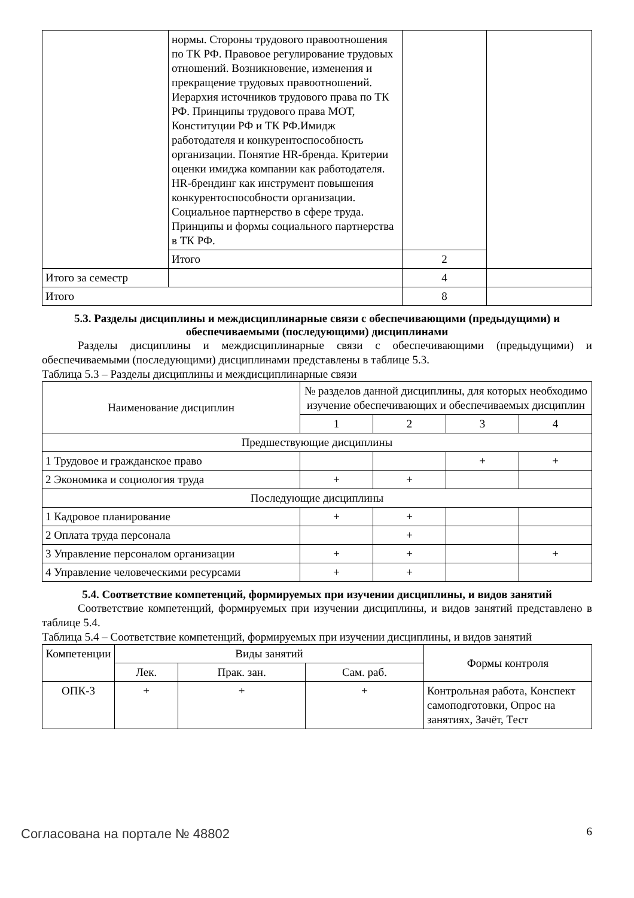| | нормы. Стороны трудового правоотношения по ТК РФ. Правовое регулирование трудовых отношений. Возникновение, изменения и прекращение трудовых правоотношений. Иерархия источников трудового права по ТК РФ. Принципы трудового права МОТ, Конституции РФ и ТК РФ.Имидж работодателя и конкурентоспособность организации. Понятие HR-бренда. Критерии оценки имиджа компании как работодателя. HR-брендинг как инструмент повышения конкурентоспособности организации. Социальное партнерство в сфере труда. Принципы и формы социального партнерства в ТК РФ. | | |
| | Итого | 2 | |
| Итого за семестр | | 4 | |
| Итого | | 8 | |
5.3. Разделы дисциплины и междисциплинарные связи с обеспечивающими (предыдущими) и обеспечиваемыми (последующими) дисциплинами
Разделы дисциплины и междисциплинарные связи с обеспечивающими (предыдущими) и обеспечиваемыми (последующими) дисциплинами представлены в таблице 5.3.
Таблица 5.3 – Разделы дисциплины и междисциплинарные связи
| Наименование дисциплин | № разделов данной дисциплины, для которых необходимо изучение обеспечивающих и обеспечиваемых дисциплин | | | |
| --- | --- | --- | --- | --- |
| | 1 | 2 | 3 | 4 |
| Предшествующие дисциплины | | | | |
| 1 Трудовое и гражданское право | | | + | + |
| 2 Экономика и социология труда | + | + | | |
| Последующие дисциплины | | | | |
| 1 Кадровое планирование | + | + | | |
| 2 Оплата труда персонала | | + | | |
| 3 Управление персоналом организации | + | + | | + |
| 4 Управление человеческими ресурсами | + | + | | |
5.4. Соответствие компетенций, формируемых при изучении дисциплины, и видов занятий
Соответствие компетенций, формируемых при изучении дисциплины, и видов занятий представлено в таблице 5.4.
Таблица 5.4 – Соответствие компетенций, формируемых при изучении дисциплины, и видов занятий
| Компетенции | Виды занятий | | | Формы контроля |
| --- | --- | --- | --- | --- |
| | Лек. | Прак. зан. | Сам. раб. | |
| ОПК-3 | + | + | + | Контрольная работа, Конспект самоподготовки, Опрос на занятиях, Зачёт, Тест |
Согласована на портале № 48802 6